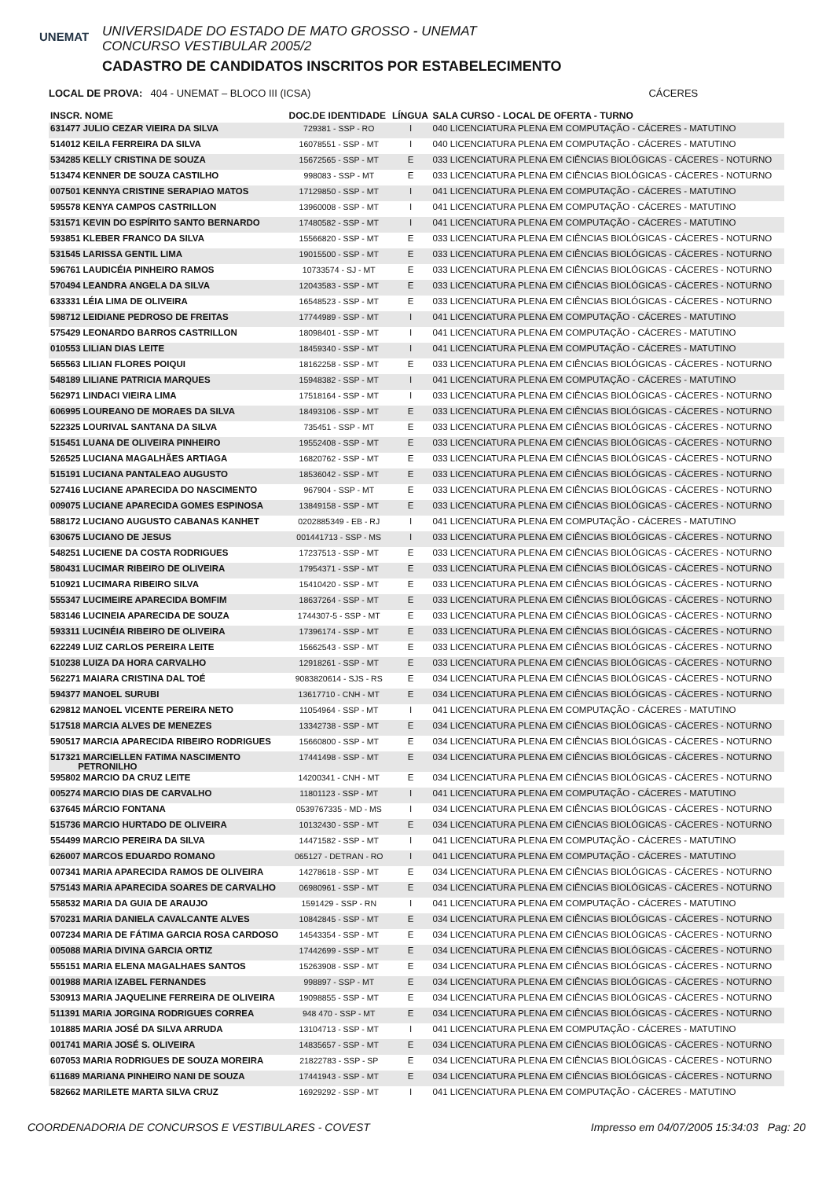UNEMAT
UNIVERSIDADE DO ESTADO DE MATO GROSSO - UNEMAT
CONCURSO VESTIBULAR 2005/2
CADASTRO DE CANDIDATOS INSCRITOS POR ESTABELECIMENTO
LOCAL DE PROVA: 404 - UNEMAT – BLOCO III (ICSA) CÁCERES
| INSCR. NOME | DOC.DE IDENTIDADE | LÍNGUA | SALA CURSO - LOCAL DE OFERTA - TURNO |
| --- | --- | --- | --- |
| 631477 JULIO CEZAR VIEIRA DA SILVA | 729381 - SSP - RO | I | 040 LICENCIATURA PLENA EM COMPUTAÇÃO - CÁCERES - MATUTINO |
| 514012 KEILA FERREIRA DA SILVA | 16078551 - SSP - MT | I | 040 LICENCIATURA PLENA EM COMPUTAÇÃO - CÁCERES - MATUTINO |
| 534285 KELLY CRISTINA DE SOUZA | 15672565 - SSP - MT | E | 033 LICENCIATURA PLENA EM CIÊNCIAS BIOLÓGICAS - CÁCERES - NOTURNO |
| 513474 KENNER DE SOUZA CASTILHO | 998083 - SSP - MT | E | 033 LICENCIATURA PLENA EM CIÊNCIAS BIOLÓGICAS - CÁCERES - NOTURNO |
| 007501 KENNYA CRISTINE SERAPIAO MATOS | 17129850 - SSP - MT | I | 041 LICENCIATURA PLENA EM COMPUTAÇÃO - CÁCERES - MATUTINO |
| 595578 KENYA CAMPOS CASTRILLON | 13960008 - SSP - MT | I | 041 LICENCIATURA PLENA EM COMPUTAÇÃO - CÁCERES - MATUTINO |
| 531571 KEVIN DO ESPÍRITO SANTO BERNARDO | 17480582 - SSP - MT | I | 041 LICENCIATURA PLENA EM COMPUTAÇÃO - CÁCERES - MATUTINO |
| 593851 KLEBER FRANCO DA SILVA | 15566820 - SSP - MT | E | 033 LICENCIATURA PLENA EM CIÊNCIAS BIOLÓGICAS - CÁCERES - NOTURNO |
| 531545 LARISSA GENTIL LIMA | 19015500 - SSP - MT | E | 033 LICENCIATURA PLENA EM CIÊNCIAS BIOLÓGICAS - CÁCERES - NOTURNO |
| 596761 LAUDICÉIA PINHEIRO RAMOS | 10733574 - SJ - MT | E | 033 LICENCIATURA PLENA EM CIÊNCIAS BIOLÓGICAS - CÁCERES - NOTURNO |
| 570494 LEANDRA ANGELA DA SILVA | 12043583 - SSP - MT | E | 033 LICENCIATURA PLENA EM CIÊNCIAS BIOLÓGICAS - CÁCERES - NOTURNO |
| 633331 LÉIA LIMA DE OLIVEIRA | 16548523 - SSP - MT | E | 033 LICENCIATURA PLENA EM CIÊNCIAS BIOLÓGICAS - CÁCERES - NOTURNO |
| 598712 LEIDIANE PEDROSO DE FREITAS | 17744989 - SSP - MT | I | 041 LICENCIATURA PLENA EM COMPUTAÇÃO - CÁCERES - MATUTINO |
| 575429 LEONARDO BARROS CASTRILLON | 18098401 - SSP - MT | I | 041 LICENCIATURA PLENA EM COMPUTAÇÃO - CÁCERES - MATUTINO |
| 010553 LILIAN DIAS LEITE | 18459340 - SSP - MT | I | 041 LICENCIATURA PLENA EM COMPUTAÇÃO - CÁCERES - MATUTINO |
| 565563 LILIAN FLORES POIQUI | 18162258 - SSP - MT | E | 033 LICENCIATURA PLENA EM CIÊNCIAS BIOLÓGICAS - CÁCERES - NOTURNO |
| 548189 LILIANE PATRICIA MARQUES | 15948382 - SSP - MT | I | 041 LICENCIATURA PLENA EM COMPUTAÇÃO - CÁCERES - MATUTINO |
| 562971 LINDACI VIEIRA LIMA | 17518164 - SSP - MT | I | 033 LICENCIATURA PLENA EM CIÊNCIAS BIOLÓGICAS - CÁCERES - NOTURNO |
| 606995 LOUREANO DE MORAES DA SILVA | 18493106 - SSP - MT | E | 033 LICENCIATURA PLENA EM CIÊNCIAS BIOLÓGICAS - CÁCERES - NOTURNO |
| 522325 LOURIVAL SANTANA DA SILVA | 735451 - SSP - MT | E | 033 LICENCIATURA PLENA EM CIÊNCIAS BIOLÓGICAS - CÁCERES - NOTURNO |
| 515451 LUANA DE OLIVEIRA PINHEIRO | 19552408 - SSP - MT | E | 033 LICENCIATURA PLENA EM CIÊNCIAS BIOLÓGICAS - CÁCERES - NOTURNO |
| 526525 LUCIANA MAGALHÃES ARTIAGA | 16820762 - SSP - MT | E | 033 LICENCIATURA PLENA EM CIÊNCIAS BIOLÓGICAS - CÁCERES - NOTURNO |
| 515191 LUCIANA PANTALEAO AUGUSTO | 18536042 - SSP - MT | E | 033 LICENCIATURA PLENA EM CIÊNCIAS BIOLÓGICAS - CÁCERES - NOTURNO |
| 527416 LUCIANE APARECIDA DO NASCIMENTO | 967904 - SSP - MT | E | 033 LICENCIATURA PLENA EM CIÊNCIAS BIOLÓGICAS - CÁCERES - NOTURNO |
| 009075 LUCIANE APARECIDA GOMES ESPINOSA | 13849158 - SSP - MT | E | 033 LICENCIATURA PLENA EM CIÊNCIAS BIOLÓGICAS - CÁCERES - NOTURNO |
| 588172 LUCIANO AUGUSTO CABANAS KANHET | 0202885349 - EB - RJ | I | 041 LICENCIATURA PLENA EM COMPUTAÇÃO - CÁCERES - MATUTINO |
| 630675 LUCIANO DE JESUS | 001441713 - SSP - MS | I | 033 LICENCIATURA PLENA EM CIÊNCIAS BIOLÓGICAS - CÁCERES - NOTURNO |
| 548251 LUCIENE DA COSTA RODRIGUES | 17237513 - SSP - MT | E | 033 LICENCIATURA PLENA EM CIÊNCIAS BIOLÓGICAS - CÁCERES - NOTURNO |
| 580431 LUCIMAR RIBEIRO DE OLIVEIRA | 17954371 - SSP - MT | E | 033 LICENCIATURA PLENA EM CIÊNCIAS BIOLÓGICAS - CÁCERES - NOTURNO |
| 510921 LUCIMARA RIBEIRO SILVA | 15410420 - SSP - MT | E | 033 LICENCIATURA PLENA EM CIÊNCIAS BIOLÓGICAS - CÁCERES - NOTURNO |
| 555347 LUCIMEIRE APARECIDA BOMFIM | 18637264 - SSP - MT | E | 033 LICENCIATURA PLENA EM CIÊNCIAS BIOLÓGICAS - CÁCERES - NOTURNO |
| 583146 LUCINEIA APARECIDA DE SOUZA | 1744307-5 - SSP - MT | E | 033 LICENCIATURA PLENA EM CIÊNCIAS BIOLÓGICAS - CÁCERES - NOTURNO |
| 593311 LUCINÉIA RIBEIRO DE OLIVEIRA | 17396174 - SSP - MT | E | 033 LICENCIATURA PLENA EM CIÊNCIAS BIOLÓGICAS - CÁCERES - NOTURNO |
| 622249 LUIZ CARLOS PEREIRA LEITE | 15662543 - SSP - MT | E | 033 LICENCIATURA PLENA EM CIÊNCIAS BIOLÓGICAS - CÁCERES - NOTURNO |
| 510238 LUIZA DA HORA CARVALHO | 12918261 - SSP - MT | E | 033 LICENCIATURA PLENA EM CIÊNCIAS BIOLÓGICAS - CÁCERES - NOTURNO |
| 562271 MAIARA CRISTINA DAL TOÉ | 9083820614 - SJS - RS | E | 034 LICENCIATURA PLENA EM CIÊNCIAS BIOLÓGICAS - CÁCERES - NOTURNO |
| 594377 MANOEL SURUBI | 13617710 - CNH - MT | E | 034 LICENCIATURA PLENA EM CIÊNCIAS BIOLÓGICAS - CÁCERES - NOTURNO |
| 629812 MANOEL VICENTE PEREIRA NETO | 11054964 - SSP - MT | I | 041 LICENCIATURA PLENA EM COMPUTAÇÃO - CÁCERES - MATUTINO |
| 517518 MARCIA ALVES DE MENEZES | 13342738 - SSP - MT | E | 034 LICENCIATURA PLENA EM CIÊNCIAS BIOLÓGICAS - CÁCERES - NOTURNO |
| 590517 MARCIA APARECIDA RIBEIRO RODRIGUES | 15660800 - SSP - MT | E | 034 LICENCIATURA PLENA EM CIÊNCIAS BIOLÓGICAS - CÁCERES - NOTURNO |
| 517321 MARCIELLEN FATIMA NASCIMENTO PETRONILHO | 17441498 - SSP - MT | E | 034 LICENCIATURA PLENA EM CIÊNCIAS BIOLÓGICAS - CÁCERES - NOTURNO |
| 595802 MARCIO DA CRUZ LEITE | 14200341 - CNH - MT | E | 034 LICENCIATURA PLENA EM CIÊNCIAS BIOLÓGICAS - CÁCERES - NOTURNO |
| 005274 MARCIO DIAS DE CARVALHO | 11801123 - SSP - MT | I | 041 LICENCIATURA PLENA EM COMPUTAÇÃO - CÁCERES - MATUTINO |
| 637645 MÁRCIO FONTANA | 0539767335 - MD - MS | I | 034 LICENCIATURA PLENA EM CIÊNCIAS BIOLÓGICAS - CÁCERES - NOTURNO |
| 515736 MARCIO HURTADO DE OLIVEIRA | 10132430 - SSP - MT | E | 034 LICENCIATURA PLENA EM CIÊNCIAS BIOLÓGICAS - CÁCERES - NOTURNO |
| 554499 MARCIO PEREIRA DA SILVA | 14471582 - SSP - MT | I | 041 LICENCIATURA PLENA EM COMPUTAÇÃO - CÁCERES - MATUTINO |
| 626007 MARCOS EDUARDO ROMANO | 065127 - DETRAN - RO | I | 041 LICENCIATURA PLENA EM COMPUTAÇÃO - CÁCERES - MATUTINO |
| 007341 MARIA APARECIDA RAMOS DE OLIVEIRA | 14278618 - SSP - MT | E | 034 LICENCIATURA PLENA EM CIÊNCIAS BIOLÓGICAS - CÁCERES - NOTURNO |
| 575143 MARIA APARECIDA SOARES DE CARVALHO | 06980961 - SSP - MT | E | 034 LICENCIATURA PLENA EM CIÊNCIAS BIOLÓGICAS - CÁCERES - NOTURNO |
| 558532 MARIA DA GUIA DE ARAUJO | 1591429 - SSP - RN | I | 041 LICENCIATURA PLENA EM COMPUTAÇÃO - CÁCERES - MATUTINO |
| 570231 MARIA DANIELA CAVALCANTE ALVES | 10842845 - SSP - MT | E | 034 LICENCIATURA PLENA EM CIÊNCIAS BIOLÓGICAS - CÁCERES - NOTURNO |
| 007234 MARIA DE FÁTIMA GARCIA ROSA CARDOSO | 14543354 - SSP - MT | E | 034 LICENCIATURA PLENA EM CIÊNCIAS BIOLÓGICAS - CÁCERES - NOTURNO |
| 005088 MARIA DIVINA GARCIA ORTIZ | 17442699 - SSP - MT | E | 034 LICENCIATURA PLENA EM CIÊNCIAS BIOLÓGICAS - CÁCERES - NOTURNO |
| 555151 MARIA ELENA MAGALHAES SANTOS | 15263908 - SSP - MT | E | 034 LICENCIATURA PLENA EM CIÊNCIAS BIOLÓGICAS - CÁCERES - NOTURNO |
| 001988 MARIA IZABEL FERNANDES | 998897 - SSP - MT | E | 034 LICENCIATURA PLENA EM CIÊNCIAS BIOLÓGICAS - CÁCERES - NOTURNO |
| 530913 MARIA JAQUELINE FERREIRA DE OLIVEIRA | 19098855 - SSP - MT | E | 034 LICENCIATURA PLENA EM CIÊNCIAS BIOLÓGICAS - CÁCERES - NOTURNO |
| 511391 MARIA JORGINA RODRIGUES CORREA | 948 470 - SSP - MT | E | 034 LICENCIATURA PLENA EM CIÊNCIAS BIOLÓGICAS - CÁCERES - NOTURNO |
| 101885 MARIA JOSÉ DA SILVA ARRUDA | 13104713 - SSP - MT | I | 041 LICENCIATURA PLENA EM COMPUTAÇÃO - CÁCERES - MATUTINO |
| 001741 MARIA JOSÉ S. OLIVEIRA | 14835657 - SSP - MT | E | 034 LICENCIATURA PLENA EM CIÊNCIAS BIOLÓGICAS - CÁCERES - NOTURNO |
| 607053 MARIA RODRIGUES DE SOUZA MOREIRA | 21822783 - SSP - SP | E | 034 LICENCIATURA PLENA EM CIÊNCIAS BIOLÓGICAS - CÁCERES - NOTURNO |
| 611689 MARIANA PINHEIRO NANI DE SOUZA | 17441943 - SSP - MT | E | 034 LICENCIATURA PLENA EM CIÊNCIAS BIOLÓGICAS - CÁCERES - NOTURNO |
| 582662 MARILETE MARTA SILVA CRUZ | 16929292 - SSP - MT | I | 041 LICENCIATURA PLENA EM COMPUTAÇÃO - CÁCERES - MATUTINO |
COORDENADORIA DE CONCURSOS E VESTIBULARES - COVEST Impresso em 04/07/2005 15:34:03 Pag: 20